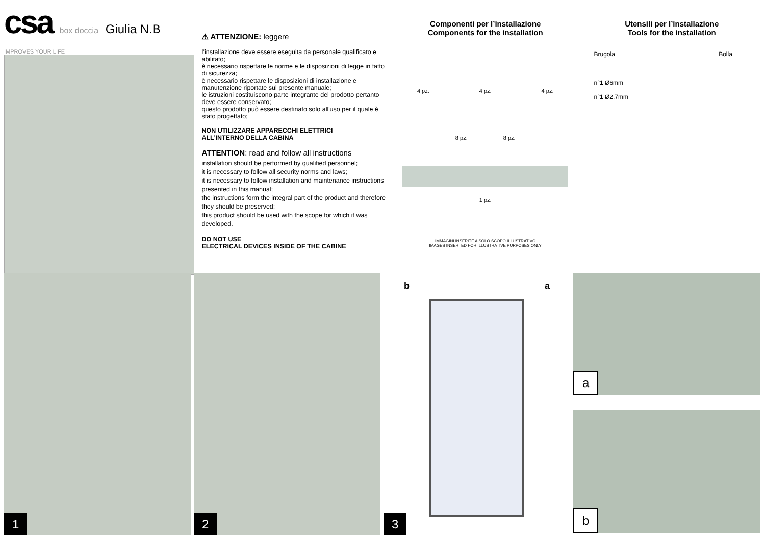csa box doccia Giulia N.B
IMPROVES YOUR LIFE
⚠ ATTENZIONE: leggere
l’installazione deve essere eseguita da personale qualificato e abilitato;
è necessario rispettare le norme e le disposizioni di legge in fatto di sicurezza;
è necessario rispettare le disposizioni di installazione e manutenzione riportate sul presente manuale;
le istruzioni costituiscono parte integrante del prodotto pertanto deve essere conservato;
questo prodotto può essere destinato solo all'uso per il quale è stato progettato;
NON UTILIZZARE APPARECCHI ELETTRICI
ALL’INTERNO DELLA CABINA
ATTENTION: read and follow all instructions
installation should be performed by qualified personnel;
it is necessary to follow all security norms and laws;
it is necessary to follow installation and maintenance instructions presented in this manual;
the instructions form the integral part of the product and therefore they should be preserved;
this product should be used with the scope for which it was developed.
DO NOT USE
ELECTRICAL DEVICES INSIDE OF THE CABINE
Componenti per l’installazione
Components for the installation
4 pz. 4 pz. 4 pz.
8 pz. 8 pz.
1 pz.
IMMAGINI INSERITE A SOLO SCOPO ILLUSTRATIVO
IMAGES INSERTED FOR ILLUSTRATIVE PURPOSES ONLY
Utensili per l’installazione
Tools for the installation
Brugola Bolla
n°1 Ø6mm
n°1 Ø2.7mm
1
2
b a
3
a
b